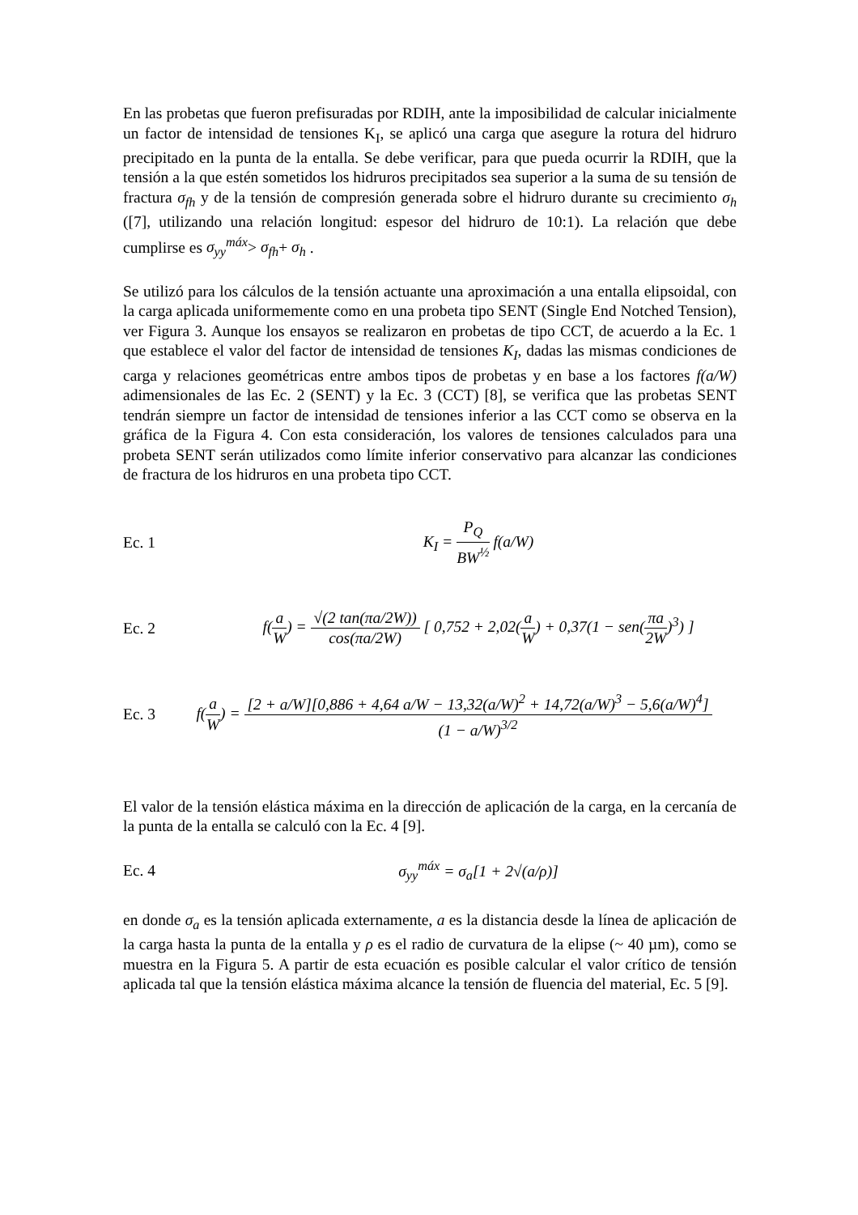En las probetas que fueron prefisuradas por RDIH, ante la imposibilidad de calcular inicialmente un factor de intensidad de tensiones K<sub>I</sub>, se aplicó una carga que asegure la rotura del hidruro precipitado en la punta de la entalla. Se debe verificar, para que pueda ocurrir la RDIH, que la tensión a la que estén sometidos los hidruros precipitados sea superior a la suma de su tensión de fractura σ<sub>fh</sub> y de la tensión de compresión generada sobre el hidruro durante su crecimiento σ<sub>h</sub> ([7], utilizando una relación longitud: espesor del hidruro de 10:1). La relación que debe cumplirse es σ<sub>yy</sub><sup>máx</sup>> σ<sub>fh</sub>+ σ<sub>h</sub> .
Se utilizó para los cálculos de la tensión actuante una aproximación a una entalla elipsoidal, con la carga aplicada uniformemente como en una probeta tipo SENT (Single End Notched Tension), ver Figura 3. Aunque los ensayos se realizaron en probetas de tipo CCT, de acuerdo a la Ec. 1 que establece el valor del factor de intensidad de tensiones K<sub>I</sub>, dadas las mismas condiciones de carga y relaciones geométricas entre ambos tipos de probetas y en base a los factores f(a/W) adimensionales de las Ec. 2 (SENT) y la Ec. 3 (CCT) [8], se verifica que las probetas SENT tendrán siempre un factor de intensidad de tensiones inferior a las CCT como se observa en la gráfica de la Figura 4. Con esta consideración, los valores de tensiones calculados para una probeta SENT serán utilizados como límite inferior conservativo para alcanzar las condiciones de fractura de los hidruros en una probeta tipo CCT.
Ec. 1 K<sub>I</sub> = P<sub>Q</sub> BW<sup>½</sup> f(a/W)
Ec. 2 f(a W) = √(2 tan(πa/2W)) cos(πa/2W) [ 0,752 + 2,02(a W) + 0,37(1 − sen(πa 2W)<sup>3</sup>) ]
Ec. 3 f(a W) = [2 + a/W][0,886 + 4,64 a/W − 13,32(a/W)<sup>2</sup> + 14,72(a/W)<sup>3</sup> − 5,6(a/W)<sup>4</sup>] (1 − a/W)<sup>3/2</sup>
El valor de la tensión elástica máxima en la dirección de aplicación de la carga, en la cercanía de la punta de la entalla se calculó con la Ec. 4 [9].
Ec. 4 σ<sub>yy</sub><sup>máx</sup> = σ<sub>a</sub>[1 + 2√(a/ρ)]
en donde σ<sub>a</sub> es la tensión aplicada externamente, a es la distancia desde la línea de aplicación de la carga hasta la punta de la entalla y ρ es el radio de curvatura de la elipse (~ 40 µm), como se muestra en la Figura 5. A partir de esta ecuación es posible calcular el valor crítico de tensión aplicada tal que la tensión elástica máxima alcance la tensión de fluencia del material, Ec. 5 [9].